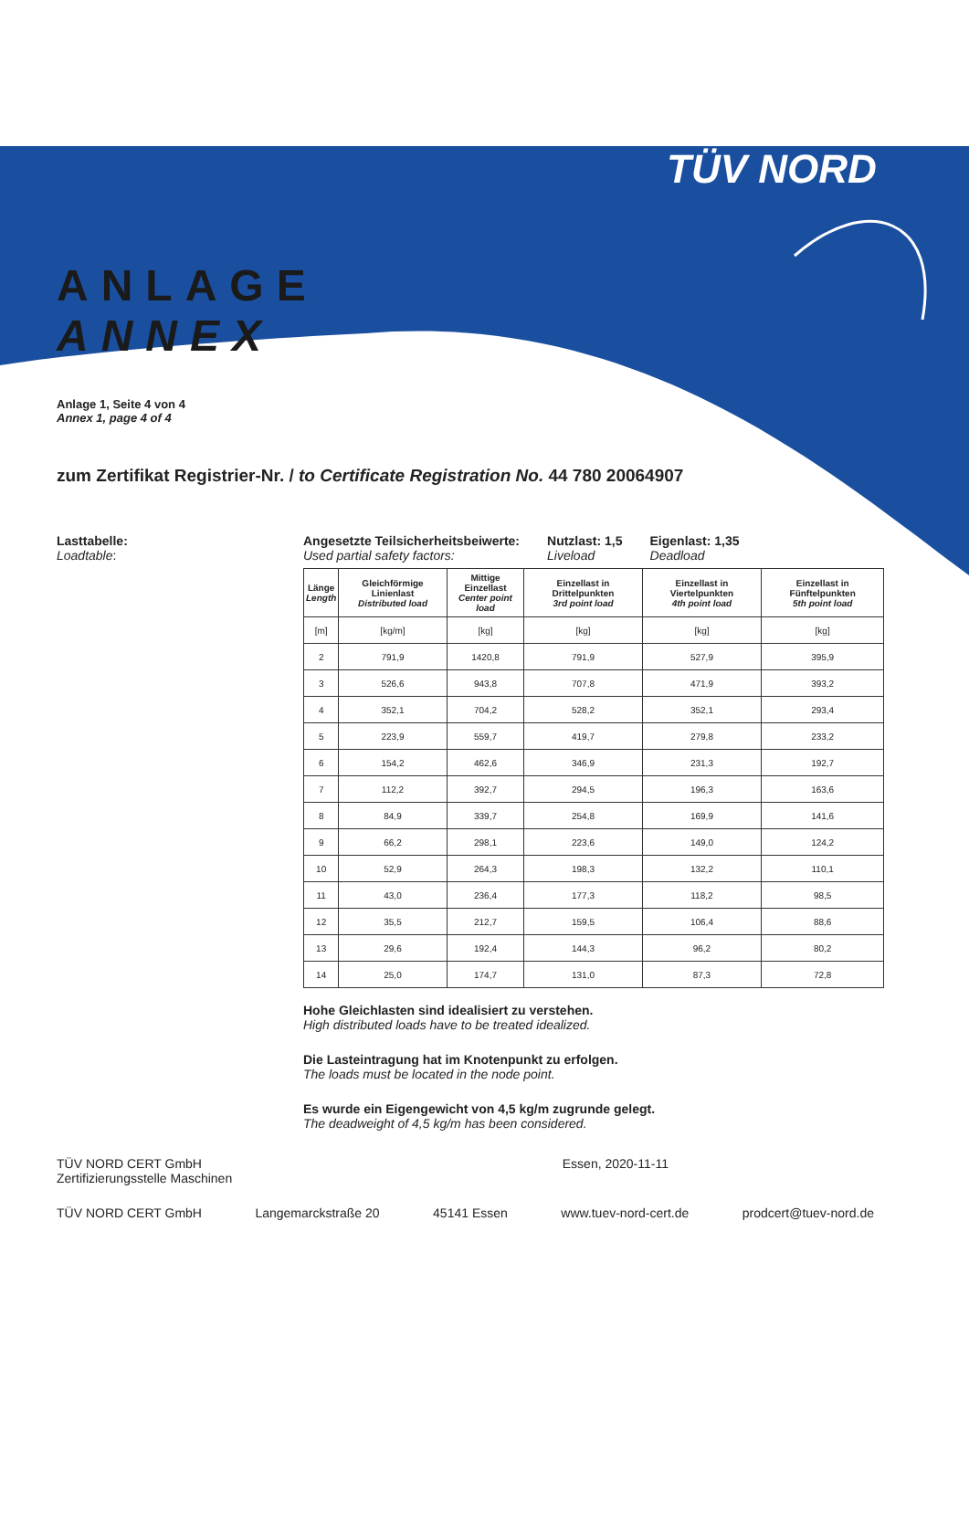TÜV NORD
ANLAGE
ANNEX
Anlage 1, Seite 4 von 4
Annex 1, page 4 of 4
zum Zertifikat Registrier-Nr. / to Certificate Registration No. 44 780 20064907
Lasttabelle:
Loadtable:
Angesetzte Teilsicherheitsbeiwerte:
Used partial safety factors:
Nutzlast: 1,5
Liveload
Eigenlast: 1,35
Deadload
| Länge Length | Gleichförmige Linienlast Distributed load | Mittige Einzellast Center point load | Einzellast in Drittelpunkten 3rd point load | Einzellast in Viertelpunkten 4th point load | Einzellast in Fünftelpunkten 5th point load |
| --- | --- | --- | --- | --- | --- |
| [m] | [kg/m] | [kg] | [kg] | [kg] | [kg] |
| 2 | 791,9 | 1420,8 | 791,9 | 527,9 | 395,9 |
| 3 | 526,6 | 943,8 | 707,8 | 471,9 | 393,2 |
| 4 | 352,1 | 704,2 | 528,2 | 352,1 | 293,4 |
| 5 | 223,9 | 559,7 | 419,7 | 279,8 | 233,2 |
| 6 | 154,2 | 462,6 | 346,9 | 231,3 | 192,7 |
| 7 | 112,2 | 392,7 | 294,5 | 196,3 | 163,6 |
| 8 | 84,9 | 339,7 | 254,8 | 169,9 | 141,6 |
| 9 | 66,2 | 298,1 | 223,6 | 149,0 | 124,2 |
| 10 | 52,9 | 264,3 | 198,3 | 132,2 | 110,1 |
| 11 | 43,0 | 236,4 | 177,3 | 118,2 | 98,5 |
| 12 | 35,5 | 212,7 | 159,5 | 106,4 | 88,6 |
| 13 | 29,6 | 192,4 | 144,3 | 96,2 | 80,2 |
| 14 | 25,0 | 174,7 | 131,0 | 87,3 | 72,8 |
Hohe Gleichlasten sind idealisiert zu verstehen.
High distributed loads have to be treated idealized.
Die Lasteintragung hat im Knotenpunkt zu erfolgen.
The loads must be located in the node point.
Es wurde ein Eigengewicht von 4,5 kg/m zugrunde gelegt.
The deadweight of 4,5 kg/m has been considered.
TÜV NORD CERT GmbH
Zertifizierungsstelle Maschinen
Essen, 2020-11-11
TÜV NORD CERT GmbH Langemarckstraße 20 45141 Essen www.tuev-nord-cert.de prodcert@tuev-nord.de